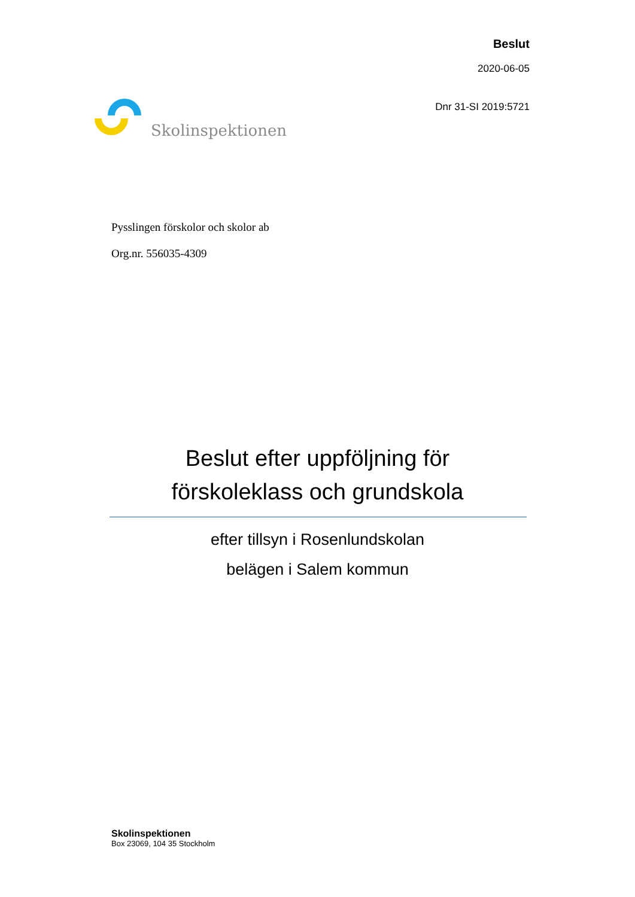Skolinspektionen
Beslut
2020-06-05
Dnr 31-SI 2019:5721
Pysslingen förskolor och skolor ab
Org.nr. 556035-4309
Beslut efter uppföljning för
förskoleklass och grundskola
efter tillsyn i Rosenlundskolan
belägen i Salem kommun
Skolinspektionen
Box 23069, 104 35 Stockholm